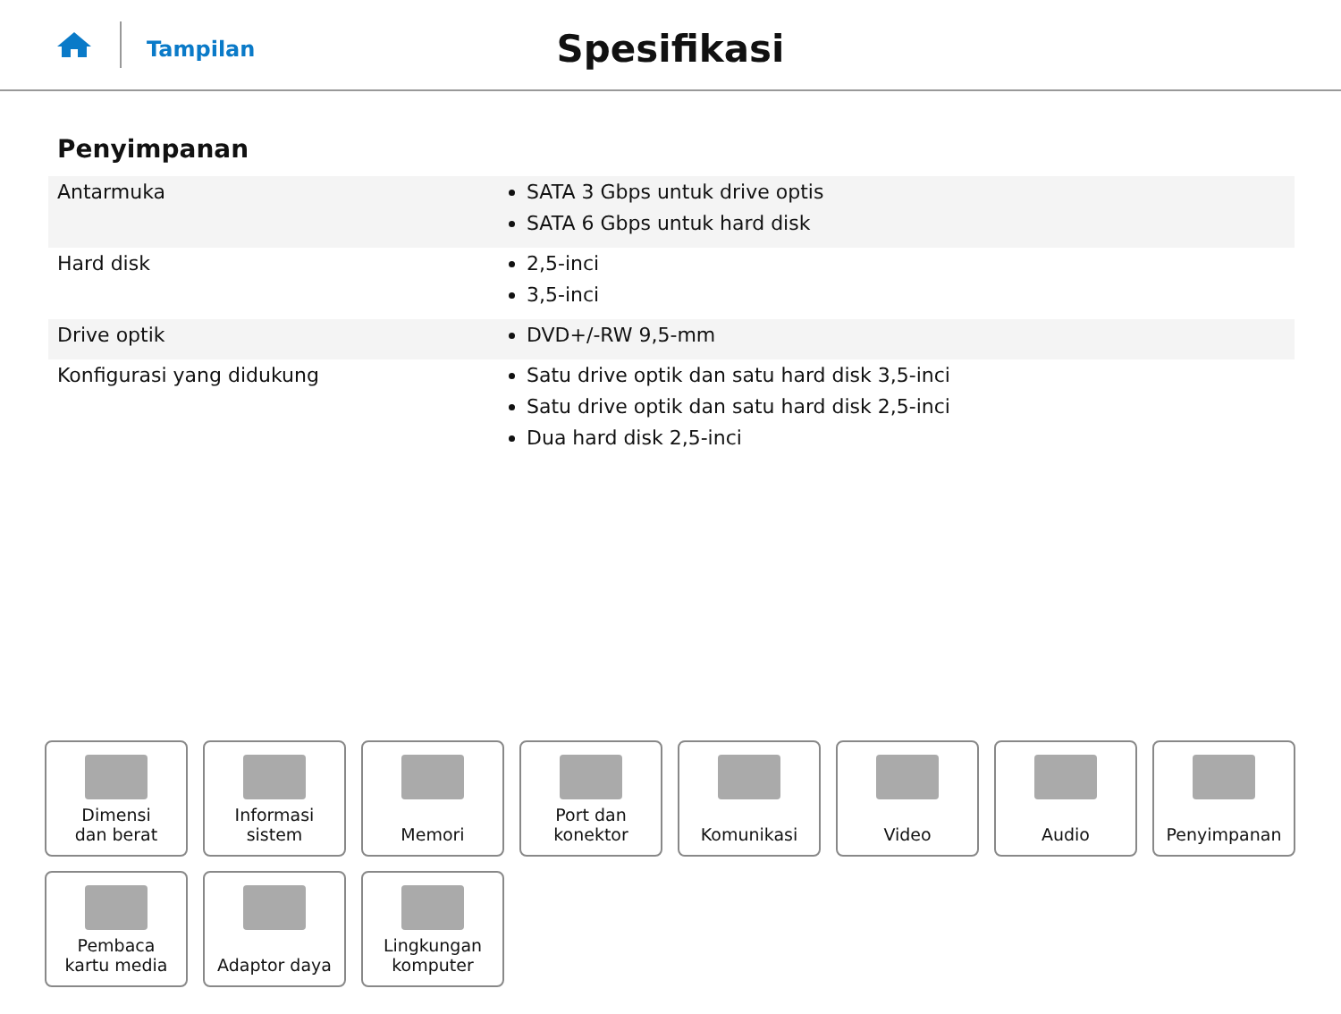Tampilan
Spesifikasi
Penyimpanan
| Antarmuka | SATA 3 Gbps untuk drive optis SATA 6 Gbps untuk hard disk |
| Hard disk | 2,5-inci 3,5-inci |
| Drive optik | DVD+/-RW 9,5-mm |
| Konfigurasi yang didukung | Satu drive optik dan satu hard disk 3,5-inci Satu drive optik dan satu hard disk 2,5-inci Dua hard disk 2,5-inci |
Dimensi
dan berat
Informasi sistem
Memori
Port dan
konektor
Komunikasi
Video
Audio
Penyimpanan
Pembaca
kartu media
Adaptor daya
Lingkungan
komputer